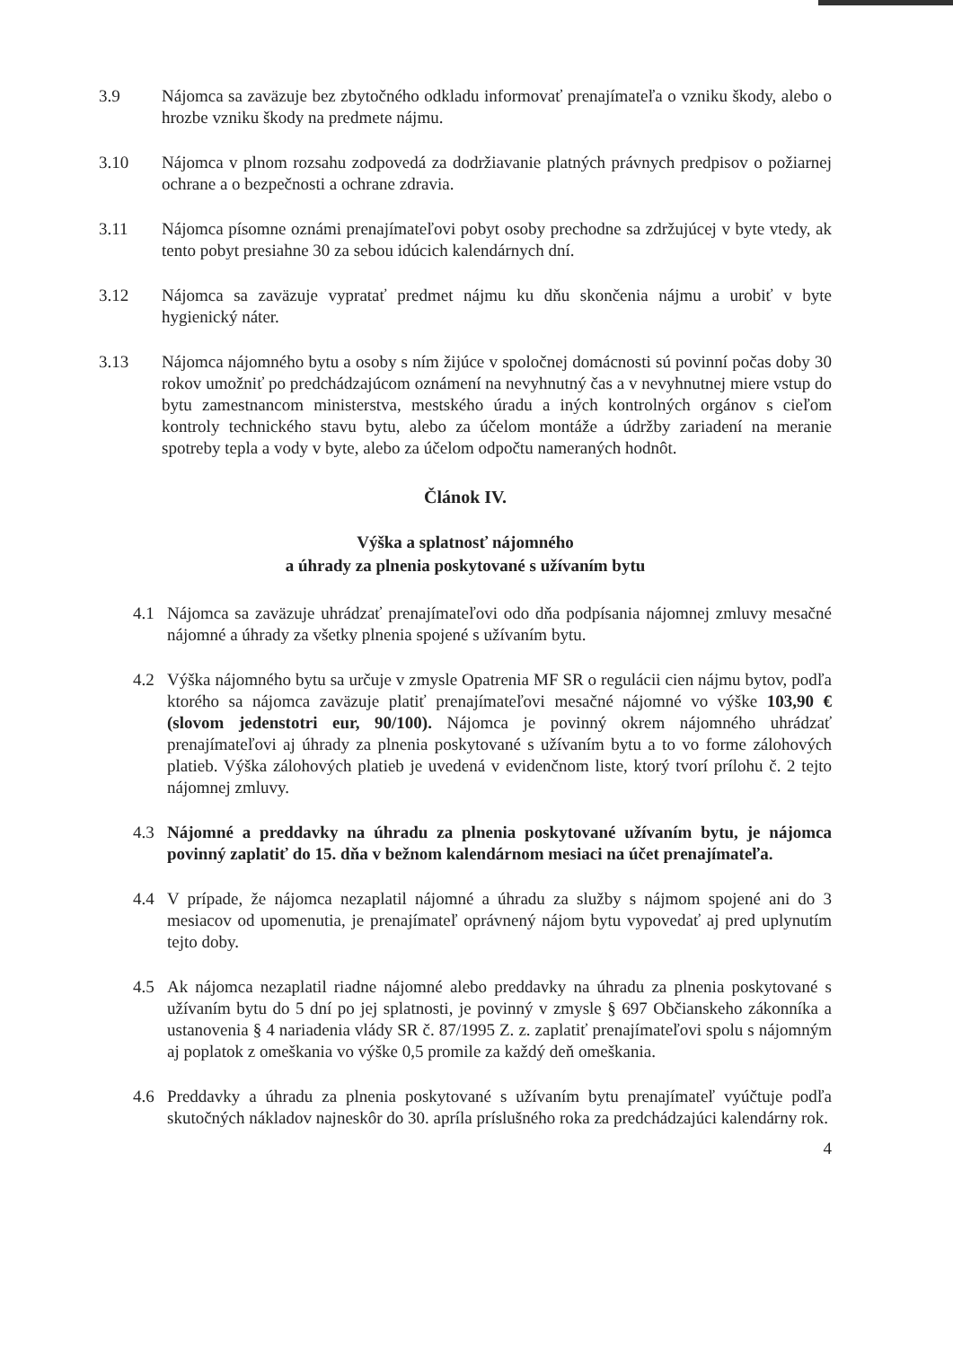3.9 Nájomca sa zaväzuje bez zbytočného odkladu informovať prenajímateľa o vzniku škody, alebo o hrozbe vzniku škody na predmete nájmu.
3.10 Nájomca v plnom rozsahu zodpovedá za dodržiavanie platných právnych predpisov o požiarnej ochrane a o bezpečnosti a ochrane zdravia.
3.11 Nájomca písomne oznámi prenajímateľovi pobyt osoby prechodne sa zdržujúcej v byte vtedy, ak tento pobyt presiahne 30 za sebou idúcich kalendárnych dní.
3.12 Nájomca sa zaväzuje vypratať predmet nájmu ku dňu skončenia nájmu a urobiť v byte hygienický náter.
3.13 Nájomca nájomného bytu a osoby s ním žijúce v spoločnej domácnosti sú povinní počas doby 30 rokov umožniť po predchádzajúcom oznámení na nevyhnutný čas a v nevyhnutnej miere vstup do bytu zamestnancom ministerstva, mestského úradu a iných kontrolných orgánov s cieľom kontroly technického stavu bytu, alebo za účelom montáže a údržby zariadení na meranie spotreby tepla a vody v byte, alebo za účelom odpočtu nameraných hodnôt.
Článok IV.
Výška a splatnosť nájomného
a úhrady za plnenia poskytované s užívaním bytu
4.1 Nájomca sa zaväzuje uhrádzať prenajímateľovi odo dňa podpísania nájomnej zmluvy mesačné nájomné a úhrady za všetky plnenia spojené s užívaním bytu.
4.2 Výška nájomného bytu sa určuje v zmysle Opatrenia MF SR o regulácii cien nájmu bytov, podľa ktorého sa nájomca zaväzuje platiť prenajímateľovi mesačné nájomné vo výške 103,90 € (slovom jedenstotri eur, 90/100). Nájomca je povinný okrem nájomného uhrádzať prenajímateľovi aj úhrady za plnenia poskytované s užívaním bytu a to vo forme zálohových platieb. Výška zálohových platieb je uvedená v evidenčnom liste, ktorý tvorí prílohu č. 2 tejto nájomnej zmluvy.
4.3 Nájomné a preddavky na úhradu za plnenia poskytované užívaním bytu, je nájomca povinný zaplatiť do 15. dňa v bežnom kalendárnom mesiaci na účet prenajímateľa.
4.4 V prípade, že nájomca nezaplatil nájomné a úhradu za služby s nájmom spojené ani do 3 mesiacov od upomenutia, je prenajímateľ oprávnený nájom bytu vypovedať aj pred uplynutím tejto doby.
4.5 Ak nájomca nezaplatil riadne nájomné alebo preddavky na úhradu za plnenia poskytované s užívaním bytu do 5 dní po jej splatnosti, je povinný v zmysle § 697 Občianskeho zákonníka a ustanovenia § 4 nariadenia vlády SR č. 87/1995 Z. z. zaplatiť prenajímateľovi spolu s nájomným aj poplatok z omeškania vo výške 0,5 promile za každý deň omeškania.
4.6 Preddavky a úhradu za plnenia poskytované s užívaním bytu prenajímateľ vyúčtuje podľa skutočných nákladov najneskôr do 30. apríla príslušného roka za predchádzajúci kalendárny rok.
4